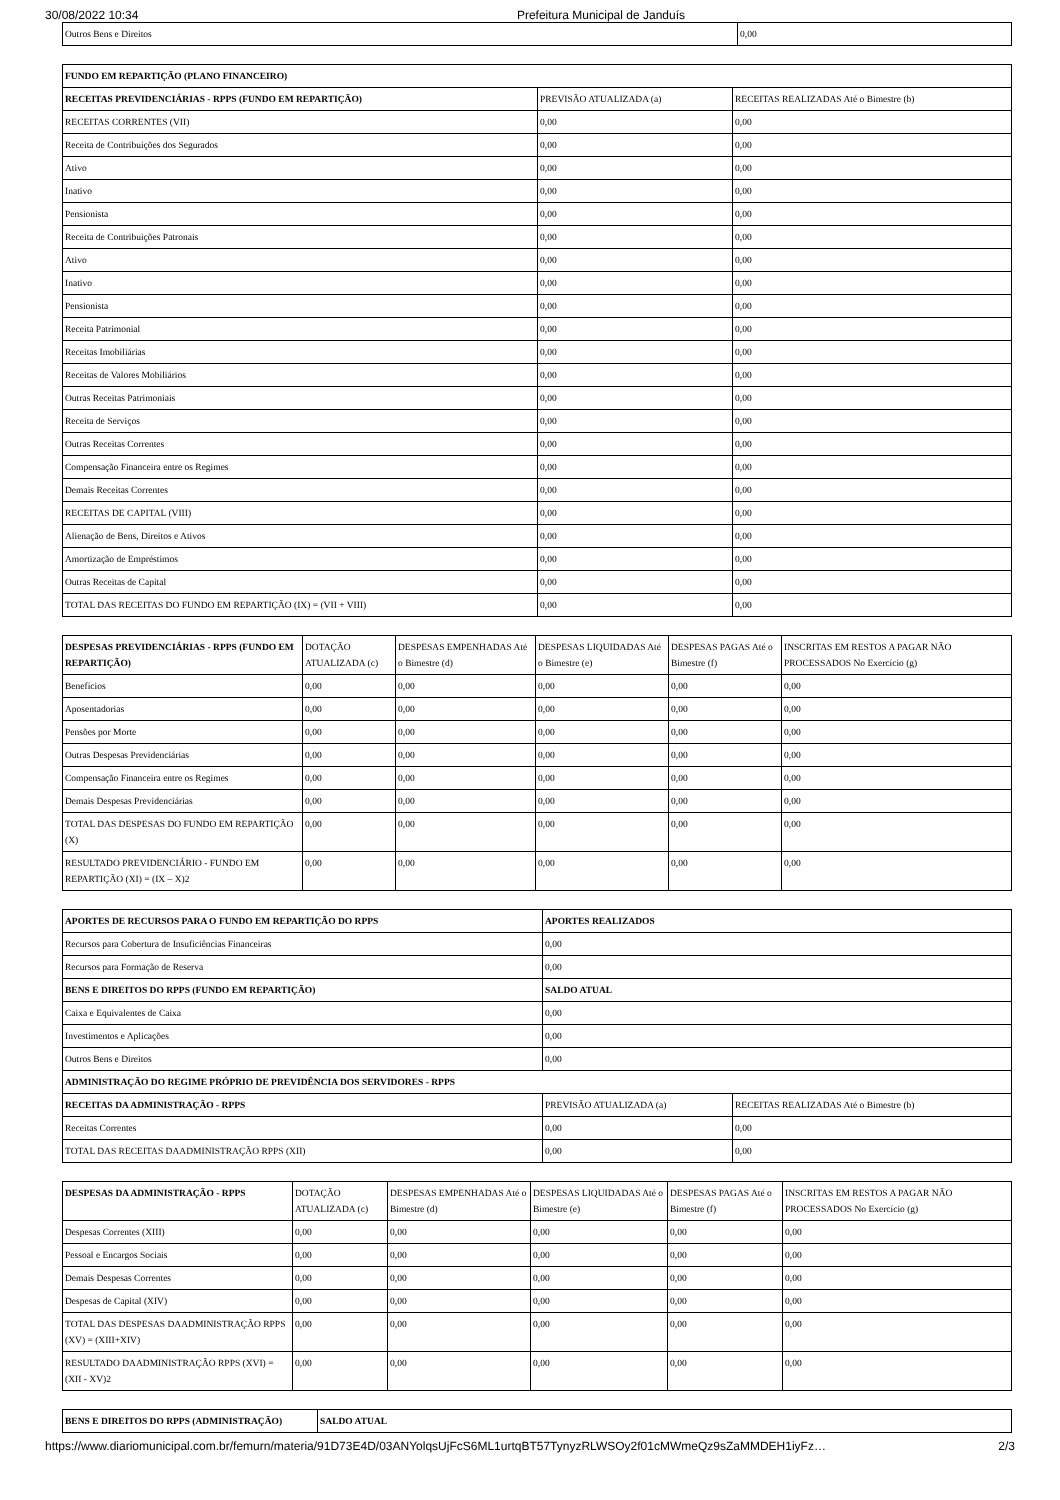30/08/2022 10:34 Prefeitura Municipal de Janduís
| Outros Bens e Direitos | 0,00 |
| FUNDO EM REPARTIÇÃO (PLANO FINANCEIRO) | | |
| --- | --- | --- |
| RECEITAS PREVIDENCIÁRIAS - RPPS (FUNDO EM REPARTIÇÃO) | PREVISÃO ATUALIZADA (a) | RECEITAS REALIZADAS Até o Bimestre (b) |
| RECEITAS CORRENTES (VII) | 0,00 | 0,00 |
| Receita de Contribuições dos Segurados | 0,00 | 0,00 |
| Ativo | 0,00 | 0,00 |
| Inativo | 0,00 | 0,00 |
| Pensionista | 0,00 | 0,00 |
| Receita de Contribuições Patronais | 0,00 | 0,00 |
| Ativo | 0,00 | 0,00 |
| Inativo | 0,00 | 0,00 |
| Pensionista | 0,00 | 0,00 |
| Receita Patrimonial | 0,00 | 0,00 |
| Receitas Imobiliárias | 0,00 | 0,00 |
| Receitas de Valores Mobiliários | 0,00 | 0,00 |
| Outras Receitas Patrimoniais | 0,00 | 0,00 |
| Receita de Serviços | 0,00 | 0,00 |
| Outras Receitas Correntes | 0,00 | 0,00 |
| Compensação Financeira entre os Regimes | 0,00 | 0,00 |
| Demais Receitas Correntes | 0,00 | 0,00 |
| RECEITAS DE CAPITAL (VIII) | 0,00 | 0,00 |
| Alienação de Bens, Direitos e Ativos | 0,00 | 0,00 |
| Amortização de Empréstimos | 0,00 | 0,00 |
| Outras Receitas de Capital | 0,00 | 0,00 |
| TOTAL DAS RECEITAS DO FUNDO EM REPARTIÇÃO (IX) = (VII + VIII) | 0,00 | 0,00 |
| DESPESAS PREVIDENCIÁRIAS - RPPS (FUNDO EM REPARTIÇÃO) | DOTAÇÃO ATUALIZADA (c) | DESPESAS EMPENHADAS Até o Bimestre (d) | DESPESAS LIQUIDADAS Até o Bimestre (e) | DESPESAS PAGAS Até o Bimestre (f) | INSCRITAS EM RESTOS A PAGAR NÃO PROCESSADOS No Exercício (g) |
| --- | --- | --- | --- | --- | --- |
| Benefícios | 0,00 | 0,00 | 0,00 | 0,00 | 0,00 |
| Aposentadorias | 0,00 | 0,00 | 0,00 | 0,00 | 0,00 |
| Pensões por Morte | 0,00 | 0,00 | 0,00 | 0,00 | 0,00 |
| Outras Despesas Previdenciárias | 0,00 | 0,00 | 0,00 | 0,00 | 0,00 |
| Compensação Financeira entre os Regimes | 0,00 | 0,00 | 0,00 | 0,00 | 0,00 |
| Demais Despesas Previdenciárias | 0,00 | 0,00 | 0,00 | 0,00 | 0,00 |
| TOTAL DAS DESPESAS DO FUNDO EM REPARTIÇÃO (X) | 0,00 | 0,00 | 0,00 | 0,00 | 0,00 |
| RESULTADO PREVIDENCIÁRIO - FUNDO EM REPARTIÇÃO (XI) = (IX – X)2 | 0,00 | 0,00 | 0,00 | 0,00 | 0,00 |
| APORTES DE RECURSOS PARA O FUNDO EM REPARTIÇÃO DO RPPS | APORTES REALIZADOS | |
| --- | --- | --- |
| Recursos para Cobertura de Insuficiências Financeiras | 0,00 | |
| Recursos para Formação de Reserva | 0,00 | |
| BENS E DIREITOS DO RPPS (FUNDO EM REPARTIÇÃO) | SALDO ATUAL | |
| Caixa e Equivalentes de Caixa | 0,00 | |
| Investimentos e Aplicações | 0,00 | |
| Outros Bens e Direitos | 0,00 | |
| ADMINISTRAÇÃO DO REGIME PRÓPRIO DE PREVIDÊNCIA DOS SERVIDORES - RPPS | | |
| RECEITAS DA ADMINISTRAÇÃO - RPPS | PREVISÃO ATUALIZADA (a) | RECEITAS REALIZADAS Até o Bimestre (b) |
| Receitas Correntes | 0,00 | 0,00 |
| TOTAL DAS RECEITAS DAADMINISTRAÇÃO RPPS (XII) | 0,00 | 0,00 |
| DESPESAS DA ADMINISTRAÇÃO - RPPS | DOTAÇÃO ATUALIZADA (c) | DESPESAS EMPENHADAS Até o Bimestre (d) | DESPESAS LIQUIDADAS Até o Bimestre (e) | DESPESAS PAGAS Até o Bimestre (f) | INSCRITAS EM RESTOS A PAGAR NÃO PROCESSADOS No Exercício (g) |
| --- | --- | --- | --- | --- | --- |
| Despesas Correntes (XIII) | 0,00 | 0,00 | 0,00 | 0,00 | 0,00 |
| Pessoal e Encargos Sociais | 0,00 | 0,00 | 0,00 | 0,00 | 0,00 |
| Demais Despesas Correntes | 0,00 | 0,00 | 0,00 | 0,00 | 0,00 |
| Despesas de Capital (XIV) | 0,00 | 0,00 | 0,00 | 0,00 | 0,00 |
| TOTAL DAS DESPESAS DAADMINISTRAÇÃO RPPS (XV) = (XIII+XIV) | 0,00 | 0,00 | 0,00 | 0,00 | 0,00 |
| RESULTADO DAADMINISTRAÇÃO RPPS (XVI) = (XII - XV)2 | 0,00 | 0,00 | 0,00 | 0,00 | 0,00 |
| BENS E DIREITOS DO RPPS (ADMINISTRAÇÃO) | SALDO ATUAL |
| --- | --- |
https://www.diariomunicipal.com.br/femurn/materia/91D73E4D/03ANYolqsUjFcS6ML1urtqBT57TynyzRLWSOy2f01cMWmeQz9sZaMMDEH1iyFz… 2/3